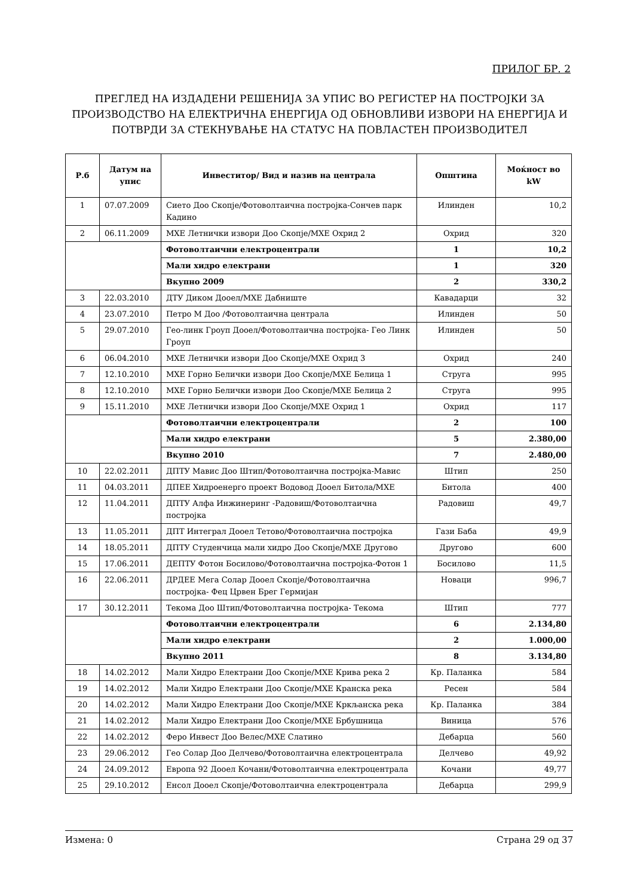ПРИЛОГ БР. 2
ПРЕГЛЕД НА ИЗДАДЕНИ РЕШЕНИЈА ЗА УПИС ВО РЕГИСТЕР НА ПОСТРОЈКИ ЗА ПРОИЗВОДСТВО НА ЕЛЕКТРИЧНА ЕНЕРГИЈА ОД ОБНОВЛИВИ ИЗВОРИ НА ЕНЕРГИЈА И ПОТВРДИ ЗА СТЕКНУВАЊЕ НА СТАТУС НА ПОВЛАСТЕН ПРОИЗВОДИТЕЛ
| Р.б | Датум на упис | Инвеститор/ Вид и назив на централа | Општина | Моќност во kW |
| --- | --- | --- | --- | --- |
| 1 | 07.07.2009 | Сието Доо Скопје/Фотоволтаична постројка-Сончев парк Кадино | Илинден | 10,2 |
| 2 | 06.11.2009 | МХЕ Летнички извори Доо Скопје/МХЕ Охрид 2 | Охрид | 320 |
| | | Фотоволтаични електроцентрали | 1 | 10,2 |
| | | Мали хидро електрани | 1 | 320 |
| | | Вкупно 2009 | 2 | 330,2 |
| 3 | 22.03.2010 | ДТУ Диком Дооел/МХЕ Дабниште | Кавадарци | 32 |
| 4 | 23.07.2010 | Петро М Доо /Фотоволтаична централа | Илинден | 50 |
| 5 | 29.07.2010 | Гео-линк Гроуп Дооел/Фотоволтаична постројка- Гео Линк Гроуп | Илинден | 50 |
| 6 | 06.04.2010 | МХЕ Летнички извори Доо Скопје/МХЕ Охрид 3 | Охрид | 240 |
| 7 | 12.10.2010 | МХЕ Горно Белички извори Доо Скопје/МХЕ Белица 1 | Струга | 995 |
| 8 | 12.10.2010 | МХЕ Горно Белички извори Доо Скопје/МХЕ Белица 2 | Струга | 995 |
| 9 | 15.11.2010 | МХЕ Летнички извори Доо Скопје/МХЕ Охрид 1 | Охрид | 117 |
| | | Фотоволтаични електроцентрали | 2 | 100 |
| | | Мали хидро електрани | 5 | 2.380,00 |
| | | Вкупно 2010 | 7 | 2.480,00 |
| 10 | 22.02.2011 | ДПТУ Мавис Доо Штип/Фотоволтаична постројка-Мавис | Штип | 250 |
| 11 | 04.03.2011 | ДПЕЕ Хидроенерго проект Водовод Дооел Битола/МХЕ | Битола | 400 |
| 12 | 11.04.2011 | ДПТУ Алфа Инжинеринг -Радовиш/Фотоволтаична постројка | Радовиш | 49,7 |
| 13 | 11.05.2011 | ДПТ Интеграл Дооел Тетово/Фотоволтаична постројка | Гази Баба | 49,9 |
| 14 | 18.05.2011 | ДПТУ Студенчица мали хидро Доо Скопје/МХЕ Друговo | Друговo | 600 |
| 15 | 17.06.2011 | ДЕПТУ Фотон Босилово/Фотоволтаична постројка-Фотон 1 | Босилово | 11,5 |
| 16 | 22.06.2011 | ДРДЕЕ Мега Солар Дооел Скопје/Фотоволтаична постројка- Фец Црвен Брег Гермијан | Новаци | 996,7 |
| 17 | 30.12.2011 | Текома Доо Штип/Фотоволтаична постројка- Текома | Штип | 777 |
| | | Фотоволтаични електроцентрали | 6 | 2.134,80 |
| | | Мали хидро електрани | 2 | 1.000,00 |
| | | Вкупно 2011 | 8 | 3.134,80 |
| 18 | 14.02.2012 | Мали Хидро Електрани Доо Скопје/МХЕ Крива река 2 | Кр. Паланка | 584 |
| 19 | 14.02.2012 | Мали Хидро Електрани Доо Скопје/МХЕ Кранска река | Ресен | 584 |
| 20 | 14.02.2012 | Мали Хидро Електрани Доо Скопје/МХЕ Кркљанска река | Кр. Паланка | 384 |
| 21 | 14.02.2012 | Мали Хидро Електрани Доо Скопје/МХЕ Брбушница | Виница | 576 |
| 22 | 14.02.2012 | Феро Инвест Доо Велес/МХЕ Слатино | Дебарца | 560 |
| 23 | 29.06.2012 | Гео Солар Доо Делчево/Фотоволтаична електроцентрала | Делчево | 49,92 |
| 24 | 24.09.2012 | Европа 92 Дооел Кочани/Фотоволтаична електроцентрала | Кочани | 49,77 |
| 25 | 29.10.2012 | Енсол Дооел Скопје/Фотоволтаична електроцентрала | Дебарца | 299,9 |
Измена: 0 Страна 29 од 37